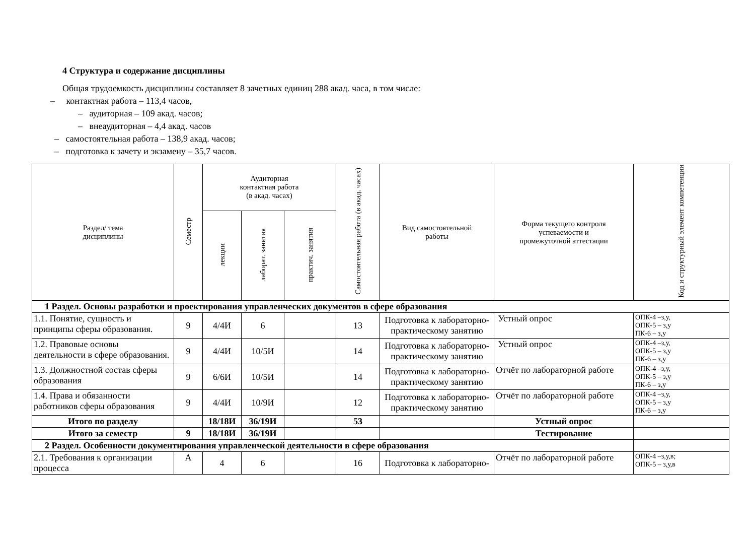4 Структура и содержание дисциплины
Общая трудоемкость дисциплины составляет 8 зачетных единиц 288 акад. часа, в том числе:
– контактная работа – 113,4 часов,
– аудиторная – 109 акад. часов;
– внеаудиторная – 4,4 акад. часов
– самостоятельная работа – 138,9 акад. часов;
– подготовка к зачету и экзамену – 35,7 часов.
| Раздел/ тема дисциплины | Семестр | Аудиторная контактная работа (в акад. часах) | | | Самостоятельная работа (в акад. часах) | Вид самостоятельной работы | Форма текущего контроля успеваемости и промежуточной аттестации | Код и структурный элемент компетенции |
| --- | --- | --- | --- | --- | --- | --- | --- | --- |
| | | лекции | лаборат. занятия | практич. занятия | | | | |
| 1 Раздел. Основы разработки и проектирования управленческих документов в сфере образования | | | | | | | | |
| 1.1. Понятие, сущность и принципы сферы образования. | 9 | 4/4И | 6 | | 13 | Подготовка к лабораторно-практическому занятию | Устный опрос | ОПК-4 –з,у, ОПК-5 – з,у ПК-6 – з,у |
| 1.2. Правовые основы деятельности в сфере образования. | 9 | 4/4И | 10/5И | | 14 | Подготовка к лабораторно-практическому занятию | Устный опрос | ОПК-4 –з,у, ОПК-5 – з,у ПК-6 – з,у |
| 1.3. Должностной состав сферы образования | 9 | 6/6И | 10/5И | | 14 | Подготовка к лабораторно-практическому занятию | Отчёт по лабораторной работе | ОПК-4 –з,у, ОПК-5 – з,у ПК-6 – з,у |
| 1.4. Права и обязанности работников сферы образования | 9 | 4/4И | 10/9И | | 12 | Подготовка к лабораторно-практическому занятию | Отчёт по лабораторной работе | ОПК-4 –з,у, ОПК-5 – з,у ПК-6 – з,у |
| Итого по разделу | | 18/18И | 36/19И | | 53 | | Устный опрос | |
| Итого за семестр | 9 | 18/18И | 36/19И | | | | Тестирование | |
| 2 Раздел. Особенности документирования управленческой деятельности в сфере образования | | | | | | | | |
| 2.1. Требования к организации процесса | А | 4 | 6 | | 16 | Подготовка к лабораторно- | Отчёт по лабораторной работе | ОПК-4 –з,у,в; ОПК-5 – з,у,в |